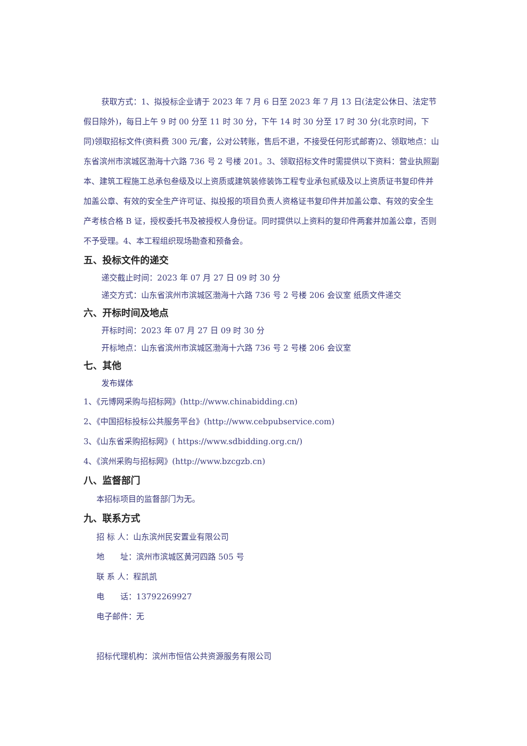获取方式：1、拟投标企业请于 2023 年 7 月 6 日至 2023 年 7 月 13 日(法定公休日、法定节假日除外)，每日上午 9 时 00 分至 11 时 30 分，下午 14 时 30 分至 17 时 30 分(北京时间，下同)领取招标文件(资料费 300 元/套，公对公转账，售后不退，不接受任何形式邮寄)2、领取地点：山东省滨州市滨城区渤海十六路 736 号 2 号楼 201。3、领取招标文件时需提供以下资料：营业执照副本、建筑工程施工总承包叁级及以上资质或建筑装修装饰工程专业承包贰级及以上资质证书复印件并加盖公章、有效的安全生产许可证、拟投报的项目负责人资格证书复印件并加盖公章、有效的安全生产考核合格 B 证，授权委托书及被授权人身份证。同时提供以上资料的复印件两套并加盖公章，否则不予受理。4、本工程组织现场勘查和预备会。
五、投标文件的递交
递交截止时间：2023 年 07 月 27 日 09 时 30 分
递交方式：山东省滨州市滨城区渤海十六路 736 号 2 号楼 206 会议室 纸质文件递交
六、开标时间及地点
开标时间：2023 年 07 月 27 日 09 时 30 分
开标地点：山东省滨州市滨城区渤海十六路 736 号 2 号楼 206 会议室
七、其他
发布媒体
1、《元博网采购与招标网》(http://www.chinabidding.cn)
2、《中国招标投标公共服务平台》(http://www.cebpubservice.com)
3、《山东省采购招标网》( https://www.sdbidding.org.cn/)
4、《滨州采购与招标网》(http://www.bzcgzb.cn)
八、监督部门
本招标项目的监督部门为无。
九、联系方式
招 标 人：山东滨州民安置业有限公司
地　　址：滨州市滨城区黄河四路 505 号
联 系 人：程凯凯
电　　话：13792269927
电子邮件：无
招标代理机构：滨州市恒信公共资源服务有限公司